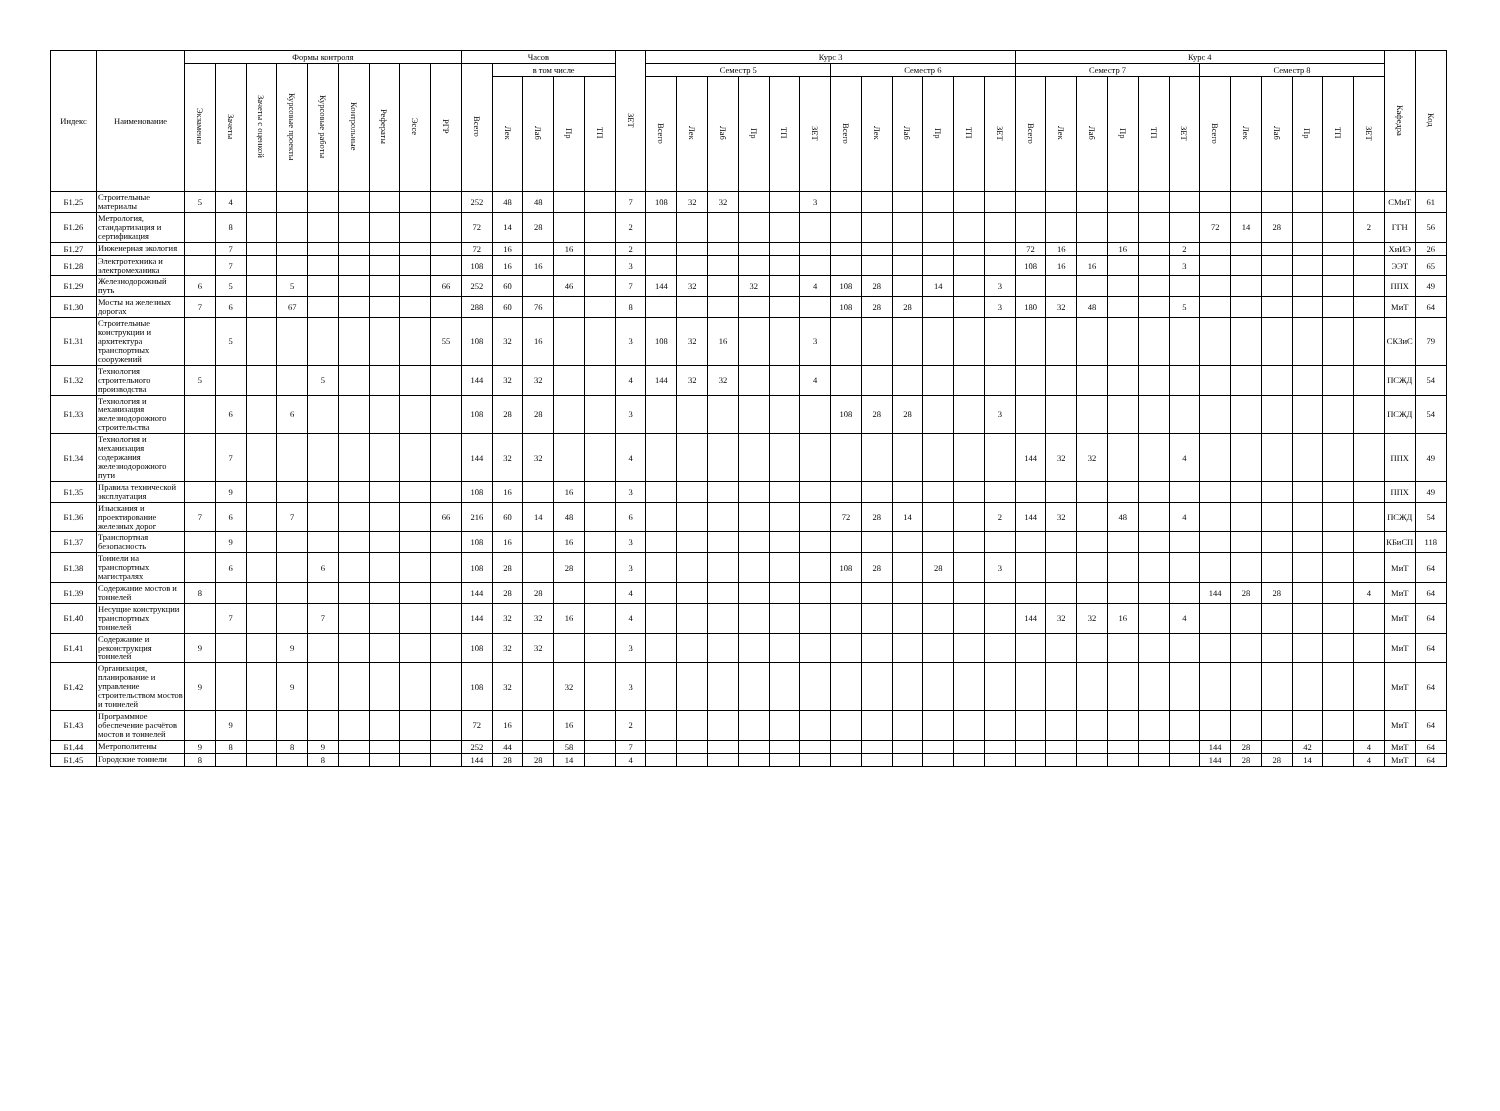| Индекс | Наименование | Формы контроля | | | | | | | | | Часов | | | | | ЗЕТ | Курс 3 | | | | | | | | | | | | Курс 4 | | | | | | | | | | | | Кафедра | Код |
| --- | --- | --- | --- | --- | --- | --- | --- | --- | --- | --- | --- | --- | --- | --- | --- | --- | --- | --- | --- | --- | --- | --- | --- | --- | --- | --- | --- | --- | --- | --- | --- | --- | --- | --- | --- | --- | --- | --- | --- | --- | --- | --- |
| | | Экзамены | Зачеты | Зачеты с оценкой | Курсовые проекты | Курсовые работы | Контрольные | Рефераты | Эссе | РГР | Всего | в том числе | | | | | Семестр 5 | | | | | | Семестр 6 | | | | | | Семестр 7 | | | | | | Семестр 8 | | | | | | | |
| | | | | | | | | | | | | Лек | Лаб | Пр | ТП | | Всего | Лек | Лаб | Пр | ТП | ЗЕТ | Всего | Лек | Лаб | Пр | ТП | ЗЕТ | Всего | Лек | Лаб | Пр | ТП | ЗЕТ | Всего | Лек | Лаб | Пр | ТП | ЗЕТ | | |
| Б1.25 | Строительные материалы | 5 | 4 | | | | | | | | 252 | 48 | 48 | | | 7 | 108 | 32 | 32 | | | 3 | | | | | | | | | | | | | | | | | | | СМиТ | 61 |
| Б1.26 | Метрология, стандартизация и сертификация | | 8 | | | | | | | | 72 | 14 | 28 | | | 2 | | | | | | | | | | | | | | | | | | | 72 | 14 | 28 | | | 2 | ГГН | 56 |
| Б1.27 | Инженерная экология | | 7 | | | | | | | | 72 | 16 | | 16 | | 2 | | | | | | | | | | | | | 72 | 16 | | 16 | | 2 | | | | | | | ХиИЭ | 26 |
| Б1.28 | Электротехника и электромеханика | | 7 | | | | | | | | 108 | 16 | 16 | | | 3 | | | | | | | | | | | | | 108 | 16 | 16 | | | 3 | | | | | | | ЭЭТ | 65 |
| Б1.29 | Железнодорожный путь | 6 | 5 | | 5 | | | | | 66 | 252 | 60 | | 46 | | 7 | 144 | 32 | | 32 | | 4 | 108 | 28 | | 14 | | 3 | | | | | | | | | | | | | ППХ | 49 |
| Б1.30 | Мосты на железных дорогах | 7 | 6 | | 67 | | | | | | 288 | 60 | 76 | | | 8 | | | | | | | 108 | 28 | 28 | | | 3 | 180 | 32 | 48 | | | 5 | | | | | | | МиТ | 64 |
| Б1.31 | Строительные конструкции и архитектура транспортных сооружений | | 5 | | | | | | | 55 | 108 | 32 | 16 | | | 3 | 108 | 32 | 16 | | | 3 | | | | | | | | | | | | | | | | | | | СКЗиС | 79 |
| Б1.32 | Технология строительного производства | 5 | | | | 5 | | | | | 144 | 32 | 32 | | | 4 | 144 | 32 | 32 | | | 4 | | | | | | | | | | | | | | | | | | | ПСЖД | 54 |
| Б1.33 | Технология и механизация железнодорожного строительства | | 6 | | 6 | | | | | | 108 | 28 | 28 | | | 3 | | | | | | | 108 | 28 | 28 | | | 3 | | | | | | | | | | | | | ПСЖД | 54 |
| Б1.34 | Технология и механизация содержания железнодорожного пути | | 7 | | | | | | | | 144 | 32 | 32 | | | 4 | | | | | | | | | | | | | 144 | 32 | 32 | | | 4 | | | | | | | ППХ | 49 |
| Б1.35 | Правила технической эксплуатация | | 9 | | | | | | | | 108 | 16 | | 16 | | 3 | | | | | | | | | | | | | | | | | | | | | | | | | ППХ | 49 |
| Б1.36 | Изыскания и проектирование железных дорог | 7 | 6 | | 7 | | | | | 66 | 216 | 60 | 14 | 48 | | 6 | | | | | | | 72 | 28 | 14 | | | 2 | 144 | 32 | | 48 | | 4 | | | | | | | ПСЖД | 54 |
| Б1.37 | Транспортная безопасность | | 9 | | | | | | | | 108 | 16 | | 16 | | 3 | | | | | | | | | | | | | | | | | | | | | | | | | КБиСП | 118 |
| Б1.38 | Тоннели на транспортных магистралях | | 6 | | | 6 | | | | | 108 | 28 | | 28 | | 3 | | | | | | | 108 | 28 | | 28 | | 3 | | | | | | | | | | | | | МиТ | 64 |
| Б1.39 | Содержание мостов и тоннелей | 8 | | | | | | | | | 144 | 28 | 28 | | | 4 | | | | | | | | | | | | | | | | | | | 144 | 28 | 28 | | | 4 | МиТ | 64 |
| Б1.40 | Несущие конструкции транспортных тоннелей | | 7 | | | 7 | | | | | 144 | 32 | 32 | 16 | | 4 | | | | | | | | | | | | | 144 | 32 | 32 | 16 | | 4 | | | | | | | МиТ | 64 |
| Б1.41 | Содержание и реконструкция тоннелей | 9 | | | 9 | | | | | | 108 | 32 | 32 | | | 3 | | | | | | | | | | | | | | | | | | | | | | | | | МиТ | 64 |
| Б1.42 | Организация, планирование и управление строительством мостов и тоннелей | 9 | | | 9 | | | | | | 108 | 32 | | 32 | | 3 | | | | | | | | | | | | | | | | | | | | | | | | | МиТ | 64 |
| Б1.43 | Программное обеспечение расчётов мостов и тоннелей | | 9 | | | | | | | | 72 | 16 | | 16 | | 2 | | | | | | | | | | | | | | | | | | | | | | | | | МиТ | 64 |
| Б1.44 | Метрополитены | 9 | 8 | | 8 | 9 | | | | | 252 | 44 | | 58 | | 7 | | | | | | | | | | | | | | | | | | | 144 | 28 | | 42 | | 4 | МиТ | 64 |
| Б1.45 | Городские тоннели | 8 | | | | 8 | | | | | 144 | 28 | 28 | 14 | | 4 | | | | | | | | | | | | | | | | | | | 144 | 28 | 28 | 14 | | 4 | МиТ | 64 |